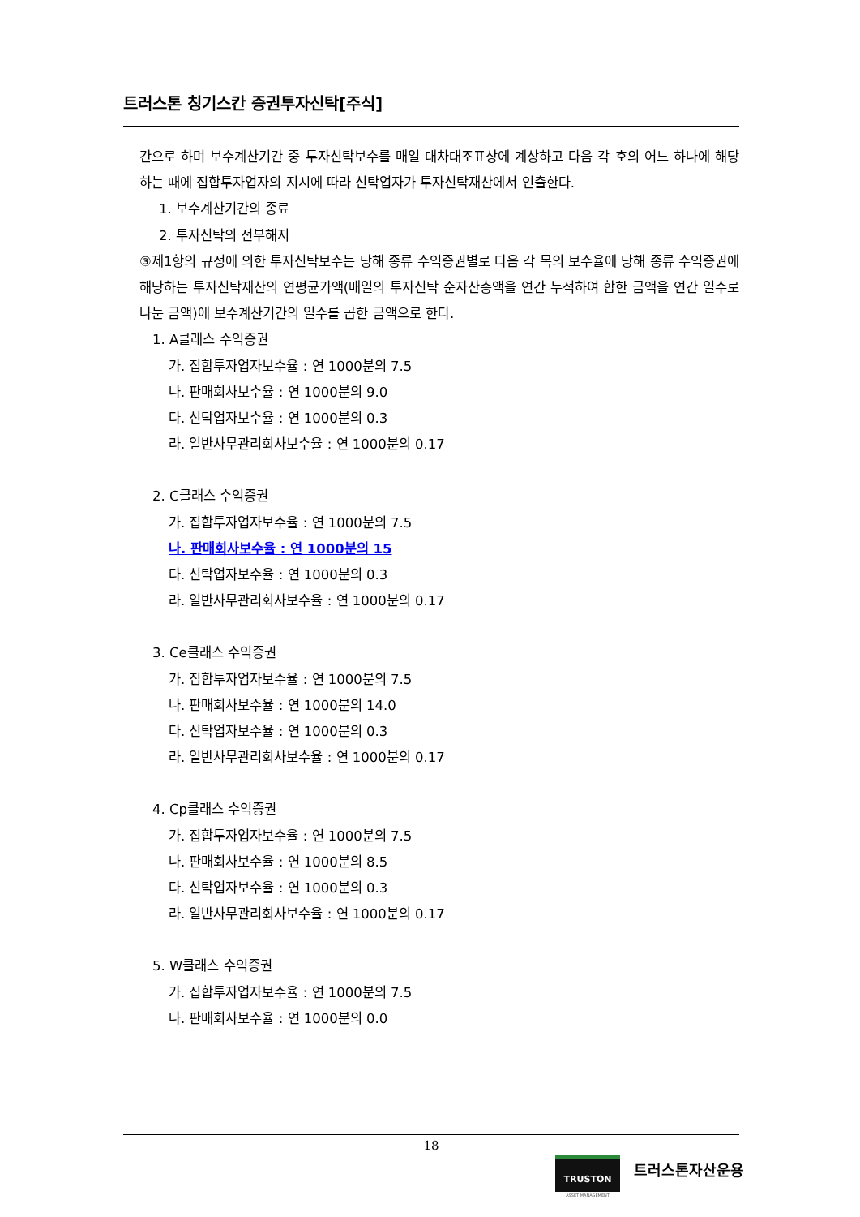트러스톤 칭기스칸 증권투자신탁[주식]
간으로 하며 보수계산기간 중 투자신탁보수를 매일 대차대조표상에 계상하고 다음 각 호의 어느 하나에 해당하는 때에 집합투자업자의 지시에 따라 신탁업자가 투자신탁재산에서 인출한다.
1. 보수계산기간의 종료
2. 투자신탁의 전부해지
③제1항의 규정에 의한 투자신탁보수는 당해 종류 수익증권별로 다음 각 목의 보수율에 당해 종류 수익증권에 해당하는 투자신탁재산의 연평균가액(매일의 투자신탁 순자산총액을 연간 누적하여 합한 금액을 연간 일수로 나눈 금액)에 보수계산기간의 일수를 곱한 금액으로 한다.
1. A클래스 수익증권
가. 집합투자업자보수율 : 연 1000분의 7.5
나. 판매회사보수율 : 연 1000분의 9.0
다. 신탁업자보수율 : 연 1000분의 0.3
라. 일반사무관리회사보수율 : 연 1000분의 0.17
2. C클래스 수익증권
가. 집합투자업자보수율 : 연 1000분의 7.5
나. 판매회사보수율 : 연 1000분의 15
다. 신탁업자보수율 : 연 1000분의 0.3
라. 일반사무관리회사보수율 : 연 1000분의 0.17
3. Ce클래스 수익증권
가. 집합투자업자보수율 : 연 1000분의 7.5
나. 판매회사보수율 : 연 1000분의 14.0
다. 신탁업자보수율 : 연 1000분의 0.3
라. 일반사무관리회사보수율 : 연 1000분의 0.17
4. Cp클래스 수익증권
가. 집합투자업자보수율 : 연 1000분의 7.5
나. 판매회사보수율 : 연 1000분의 8.5
다. 신탁업자보수율 : 연 1000분의 0.3
라. 일반사무관리회사보수율 : 연 1000분의 0.17
5. W클래스 수익증권
가. 집합투자업자보수율 : 연 1000분의 7.5
나. 판매회사보수율 : 연 1000분의 0.0
18
TRUSTON
ASSET MANAGEMENT
트러스톤자산운용